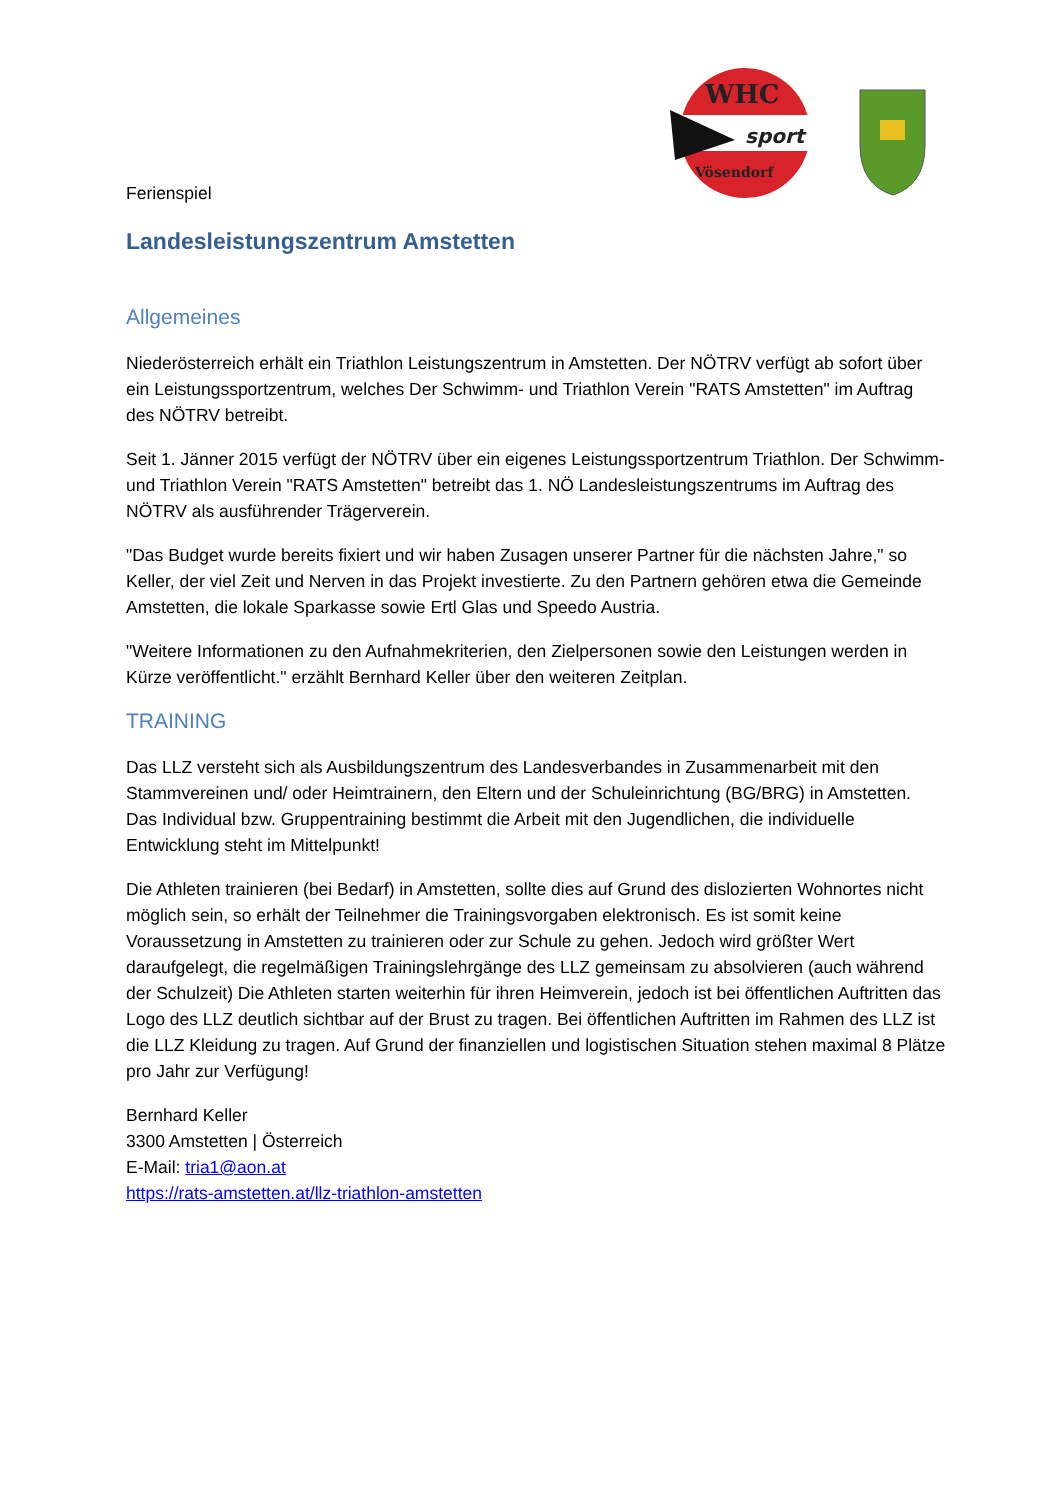WHC
sport
Vösendorf
Ferienspiel
Landesleistungszentrum Amstetten
Allgemeines
Niederösterreich erhält ein Triathlon Leistungszentrum in Amstetten. Der NÖTRV verfügt ab sofort über ein Leistungssportzentrum, welches Der Schwimm- und Triathlon Verein "RATS Amstetten" im Auftrag des NÖTRV betreibt.
Seit 1. Jänner 2015 verfügt der NÖTRV über ein eigenes Leistungssportzentrum Triathlon. Der Schwimm- und Triathlon Verein "RATS Amstetten" betreibt das 1. NÖ Landesleistungszentrums im Auftrag des NÖTRV als ausführender Trägerverein.
"Das Budget wurde bereits fixiert und wir haben Zusagen unserer Partner für die nächsten Jahre," so Keller, der viel Zeit und Nerven in das Projekt investierte. Zu den Partnern gehören etwa die Gemeinde Amstetten, die lokale Sparkasse sowie Ertl Glas und Speedo Austria.
"Weitere Informationen zu den Aufnahmekriterien, den Zielpersonen sowie den Leistungen werden in Kürze veröffentlicht." erzählt Bernhard Keller über den weiteren Zeitplan.
TRAINING
Das LLZ versteht sich als Ausbildungszentrum des Landesverbandes in Zusammenarbeit mit den Stammvereinen und/ oder Heimtrainern, den Eltern und der Schuleinrichtung (BG/BRG) in Amstetten. Das Individual bzw. Gruppentraining bestimmt die Arbeit mit den Jugendlichen, die individuelle Entwicklung steht im Mittelpunkt!
Die Athleten trainieren (bei Bedarf) in Amstetten, sollte dies auf Grund des dislozierten Wohnortes nicht möglich sein, so erhält der Teilnehmer die Trainingsvorgaben elektronisch. Es ist somit keine Voraussetzung in Amstetten zu trainieren oder zur Schule zu gehen. Jedoch wird größter Wert daraufgelegt, die regelmäßigen Trainingslehrgänge des LLZ gemeinsam zu absolvieren (auch während der Schulzeit) Die Athleten starten weiterhin für ihren Heimverein, jedoch ist bei öffentlichen Auftritten das Logo des LLZ deutlich sichtbar auf der Brust zu tragen. Bei öffentlichen Auftritten im Rahmen des LLZ ist die LLZ Kleidung zu tragen. Auf Grund der finanziellen und logistischen Situation stehen maximal 8 Plätze pro Jahr zur Verfügung!
Bernhard Keller
3300 Amstetten | Österreich
E-Mail: tria1@aon.at
https://rats-amstetten.at/llz-triathlon-amstetten